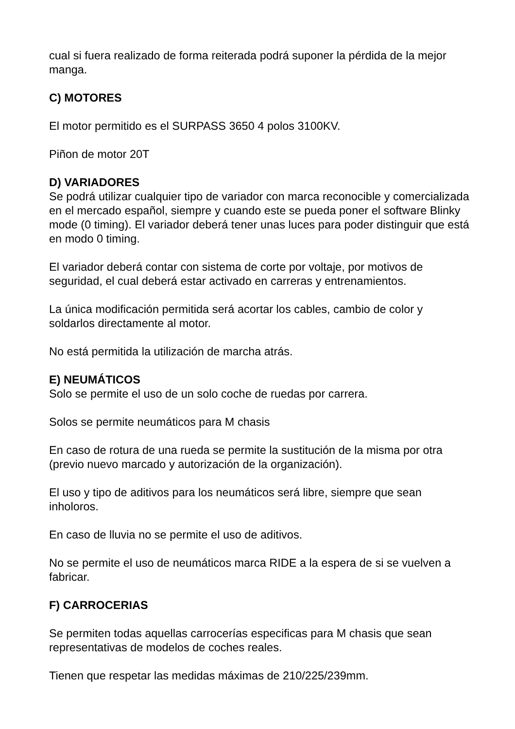cual si fuera realizado de forma reiterada podrá suponer la pérdida de la mejor manga.
C) MOTORES
El motor permitido es el SURPASS 3650 4 polos 3100KV.
Piñon de motor 20T
D) VARIADORES
Se podrá utilizar cualquier tipo de variador con marca reconocible y comercializada en el mercado español, siempre y cuando este se pueda poner el software Blinky mode (0 timing). El variador deberá tener unas luces para poder distinguir que está en modo 0 timing.
El variador deberá contar con sistema de corte por voltaje, por motivos de seguridad, el cual deberá estar activado en carreras y entrenamientos.
La única modificación permitida será acortar los cables, cambio de color y soldarlos directamente al motor.
No está permitida la utilización de marcha atrás.
E) NEUMÁTICOS
Solo se permite el uso de un solo coche de ruedas por carrera.
Solos se permite neumáticos para M chasis
En caso de rotura de una rueda se permite la sustitución de la misma por otra (previo nuevo marcado y autorización de la organización).
El uso y tipo de aditivos para los neumáticos será libre, siempre que sean inholoros.
En caso de lluvia no se permite el uso de aditivos.
No se permite el uso de neumáticos marca RIDE a la espera de si se vuelven a fabricar.
F) CARROCERIAS
Se permiten todas aquellas carrocerías especificas para M chasis que sean representativas de modelos de coches reales.
Tienen que respetar las medidas máximas de 210/225/239mm.